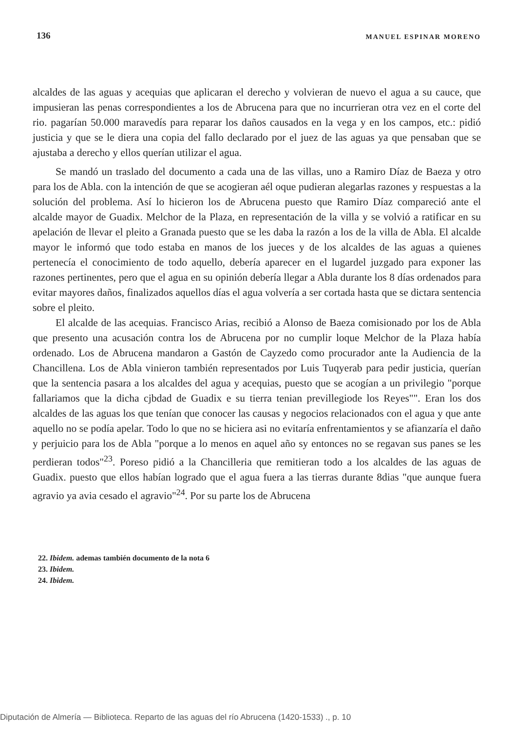136 MANUEL ESPINAR MORENO
alcaldes de las aguas y acequias que aplicaran el derecho y volvieran de nuevo el agua a su cauce, que impusieran las penas correspondientes a los de Abrucena para que no incurrieran otra vez en el corte del rio. pagarían 50.000 maravedís para reparar los daños causados en la vega y en los campos, etc.: pidió justicia y que se le diera una copia del fallo declarado por el juez de las aguas ya que pensaban que se ajustaba a derecho y ellos querían utilizar el agua.
Se mandó un traslado del documento a cada una de las villas, uno a Ramiro Díaz de Baeza y otro para los de Abla. con la intención de que se acogieran aél oque pudieran alegarlas razones y respuestas a la solución del problema. Así lo hicieron los de Abrucena puesto que Ramiro Díaz compareció ante el alcalde mayor de Guadix. Melchor de la Plaza, en representación de la villa y se volvió a ratificar en su apelación de llevar el pleito a Granada puesto que se les daba la razón a los de la villa de Abla. El alcalde mayor le informó que todo estaba en manos de los jueces y de los alcaldes de las aguas a quienes pertenecía el conocimiento de todo aquello, debería aparecer en el lugardel juzgado para exponer las razones pertinentes, pero que el agua en su opinión debería llegar a Abla durante los 8 días ordenados para evitar mayores daños, finalizados aquellos días el agua volvería a ser cortada hasta que se dictara sentencia sobre el pleito.
El alcalde de las acequias. Francisco Arias, recibió a Alonso de Baeza comisionado por los de Abla que presento una acusación contra los de Abrucena por no cumplir loque Melchor de la Plaza había ordenado. Los de Abrucena mandaron a Gastón de Cayzedo como procurador ante la Audiencia de la Chancillena. Los de Abla vinieron también representados por Luis Tuqyerab para pedir justicia, querían que la sentencia pasara a los alcaldes del agua y acequias, puesto que se acogían a un privilegio "porque fallariamos que la dicha cjbdad de Guadix e su tierra tenian previllegiode los Reyes"". Eran los dos alcaldes de las aguas los que tenían que conocer las causas y negocios relacionados con el agua y que ante aquello no se podía apelar. Todo lo que no se hiciera asi no evitaría enfrentamientos y se afianzaría el daño y perjuicio para los de Abla "porque a lo menos en aquel año sy entonces no se regavan sus panes se les perdieran todos"<sup>23</sup>. Poreso pidió a la Chancilleria que remitieran todo a los alcaldes de las aguas de Guadix. puesto que ellos habían logrado que el agua fuera a las tierras durante 8dias "que aunque fuera agravio ya avia cesado el agravio"<sup>24</sup>. Por su parte los de Abrucena
22. Ibidem. ademas también documento de la nota 6
23. Ibidem.
24. Ibidem.
Diputación de Almería — Biblioteca. Reparto de las aguas del río Abrucena (1420-1533) ., p. 10